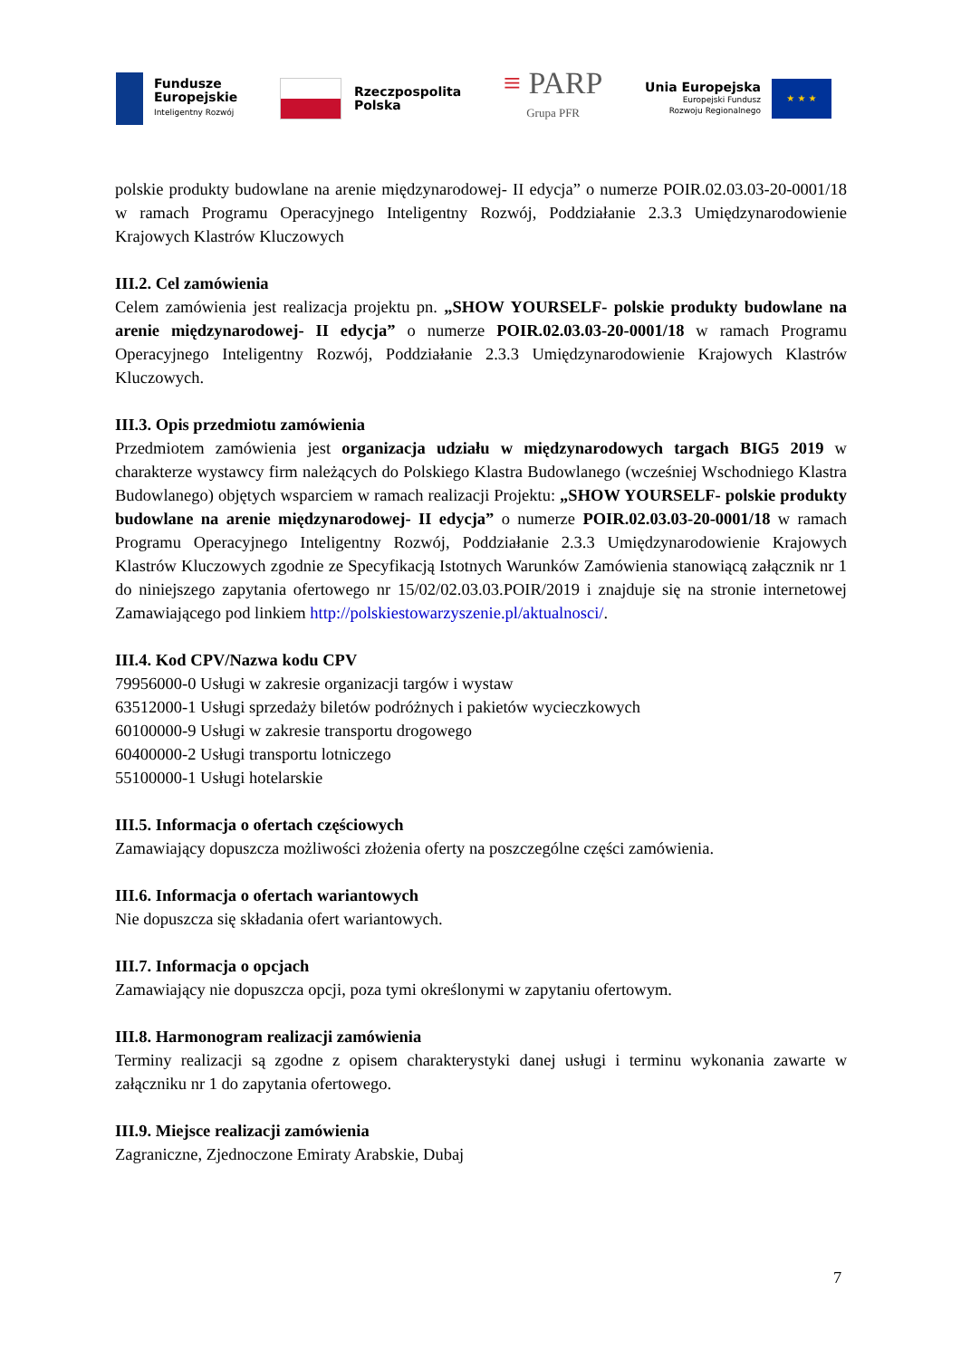Fundusze
Europejskie
Inteligentny Rozwój
Rzeczpospolita
Polska
≡ PARP
Grupa PFR
Unia Europejska
Europejski Fundusz
Rozwoju Regionalnego
★ ★ ★
polskie produkty budowlane na arenie międzynarodowej- II edycja” o numerze POIR.02.03.03-20-0001/18 w ramach Programu Operacyjnego Inteligentny Rozwój, Poddziałanie 2.3.3 Umiędzynarodowienie Krajowych Klastrów Kluczowych
III.2. Cel zamówienia
Celem zamówienia jest realizacja projektu pn. „SHOW YOURSELF- polskie produkty budowlane na arenie międzynarodowej- II edycja” o numerze POIR.02.03.03-20-0001/18 w ramach Programu Operacyjnego Inteligentny Rozwój, Poddziałanie 2.3.3 Umiędzynarodowienie Krajowych Klastrów Kluczowych.
III.3. Opis przedmiotu zamówienia
Przedmiotem zamówienia jest organizacja udziału w międzynarodowych targach BIG5 2019 w charakterze wystawcy firm należących do Polskiego Klastra Budowlanego (wcześniej Wschodniego Klastra Budowlanego) objętych wsparciem w ramach realizacji Projektu: „SHOW YOURSELF- polskie produkty budowlane na arenie międzynarodowej- II edycja” o numerze POIR.02.03.03-20-0001/18 w ramach Programu Operacyjnego Inteligentny Rozwój, Poddziałanie 2.3.3 Umiędzynarodowienie Krajowych Klastrów Kluczowych zgodnie ze Specyfikacją Istotnych Warunków Zamówienia stanowiącą załącznik nr 1 do niniejszego zapytania ofertowego nr 15/02/02.03.03.POIR/2019 i znajduje się na stronie internetowej Zamawiającego pod linkiem http://polskiestowarzyszenie.pl/aktualnosci/.
III.4. Kod CPV/Nazwa kodu CPV
79956000-0 Usługi w zakresie organizacji targów i wystaw
63512000-1 Usługi sprzedaży biletów podróżnych i pakietów wycieczkowych
60100000-9 Usługi w zakresie transportu drogowego
60400000-2 Usługi transportu lotniczego
55100000-1 Usługi hotelarskie
III.5. Informacja o ofertach częściowych
Zamawiający dopuszcza możliwości złożenia oferty na poszczególne części zamówienia.
III.6. Informacja o ofertach wariantowych
Nie dopuszcza się składania ofert wariantowych.
III.7. Informacja o opcjach
Zamawiający nie dopuszcza opcji, poza tymi określonymi w zapytaniu ofertowym.
III.8. Harmonogram realizacji zamówienia
Terminy realizacji są zgodne z opisem charakterystyki danej usługi i terminu wykonania zawarte w załączniku nr 1 do zapytania ofertowego.
III.9. Miejsce realizacji zamówienia
Zagraniczne, Zjednoczone Emiraty Arabskie, Dubaj
7